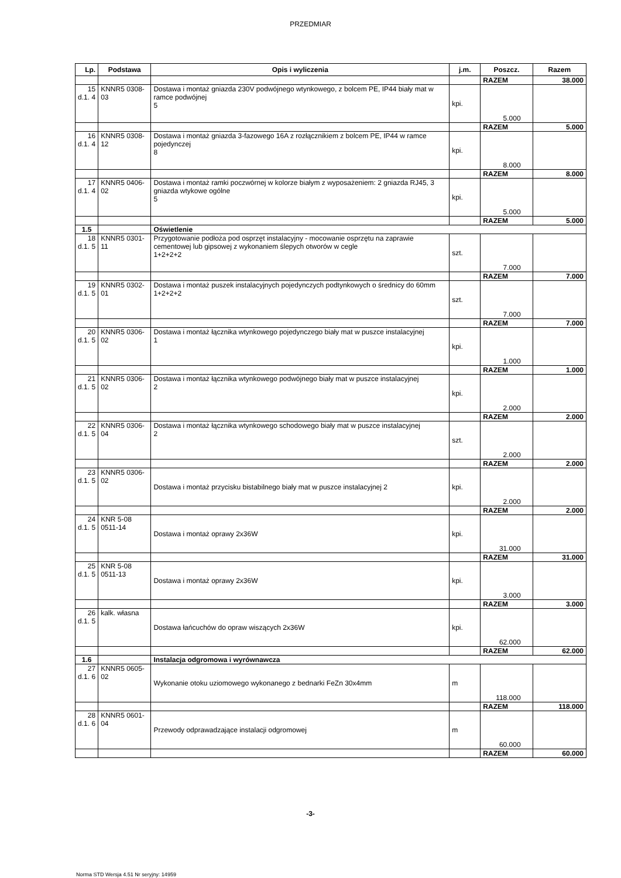PRZEDMIAR
| Lp. | Podstawa | Opis i wyliczenia | j.m. | Poszcz. | Razem |
| --- | --- | --- | --- | --- | --- |
| | | | | RAZEM | 38.000 |
| 15 d.1. 4 | KNNR5 0308-03 | Dostawa i montaż gniazda 230V podwójnego wtynkowego, z bolcem PE, IP44 biały mat w ramce podwójnej 5 | kpi. | 5.000 | |
| | | | | RAZEM | 5.000 |
| 16 d.1. 4 | KNNR5 0308-12 | Dostawa i montaż gniazda 3-fazowego 16A z rozłącznikiem z bolcem PE, IP44 w ramce pojedynczej 8 | kpi. | 8.000 | |
| | | | | RAZEM | 8.000 |
| 17 d.1. 4 | KNNR5 0406-02 | Dostawa i montaż ramki poczwórnej w kolorze białym z wyposażeniem: 2 gniazda RJ45, 3 gniazda wtykowe ogólne 5 | kpi. | 5.000 | |
| | | | | RAZEM | 5.000 |
| 1.5 | | Oświetlenie | | | |
| 18 d.1. 5 | KNNR5 0301-11 | Przygotowanie podłoża pod osprzęt instalacyjny - mocowanie osprzętu na zaprawie cementowej lub gipsowej z wykonaniem ślepych otworów w cegle 1+2+2+2 | szt. | 7.000 | |
| | | | | RAZEM | 7.000 |
| 19 d.1. 5 | KNNR5 0302-01 | Dostawa i montaż puszek instalacyjnych pojedynczych podtynkowych o średnicy do 60mm 1+2+2+2 | szt. | 7.000 | |
| | | | | RAZEM | 7.000 |
| 20 d.1. 5 | KNNR5 0306-02 | Dostawa i montaż łącznika wtynkowego pojedynczego biały mat w puszce instalacyjnej 1 | kpi. | 1.000 | |
| | | | | RAZEM | 1.000 |
| 21 d.1. 5 | KNNR5 0306-02 | Dostawa i montaż łącznika wtynkowego podwójnego biały mat w puszce instalacyjnej 2 | kpi. | 2.000 | |
| | | | | RAZEM | 2.000 |
| 22 d.1. 5 | KNNR5 0306-04 | Dostawa i montaż łącznika wtynkowego schodowego biały mat w puszce instalacyjnej 2 | szt. | 2.000 | |
| | | | | RAZEM | 2.000 |
| 23 d.1. 5 | KNNR5 0306-02 | Dostawa i montaż przycisku bistabilnego biały mat w puszce instalacyjnej 2 | kpi. | 2.000 | |
| | | | | RAZEM | 2.000 |
| 24 d.1. 5 | KNR 5-08 0511-14 | Dostawa i montaż oprawy 2x36W | kpi. | 31.000 | |
| | | | | RAZEM | 31.000 |
| 25 d.1. 5 | KNR 5-08 0511-13 | Dostawa i montaż oprawy 2x36W | kpi. | 3.000 | |
| | | | | RAZEM | 3.000 |
| 26 d.1. 5 | kalk. własna | Dostawa łańcuchów do opraw wiszących 2x36W | kpi. | 62.000 | |
| | | | | RAZEM | 62.000 |
| 1.6 | | Instalacja odgromowa i wyrównawcza | | | |
| 27 d.1. 6 | KNNR5 0605-02 | Wykonanie otoku uziomowego wykonanego z bednarki FeZn 30x4mm | m | 118.000 | |
| | | | | RAZEM | 118.000 |
| 28 d.1. 6 | KNNR5 0601-04 | Przewody odprawadzające instalacji odgromowej | m | 60.000 | |
| | | | | RAZEM | 60.000 |
-3-
Norma STD Wersja 4.51 Nr seryjny: 14959